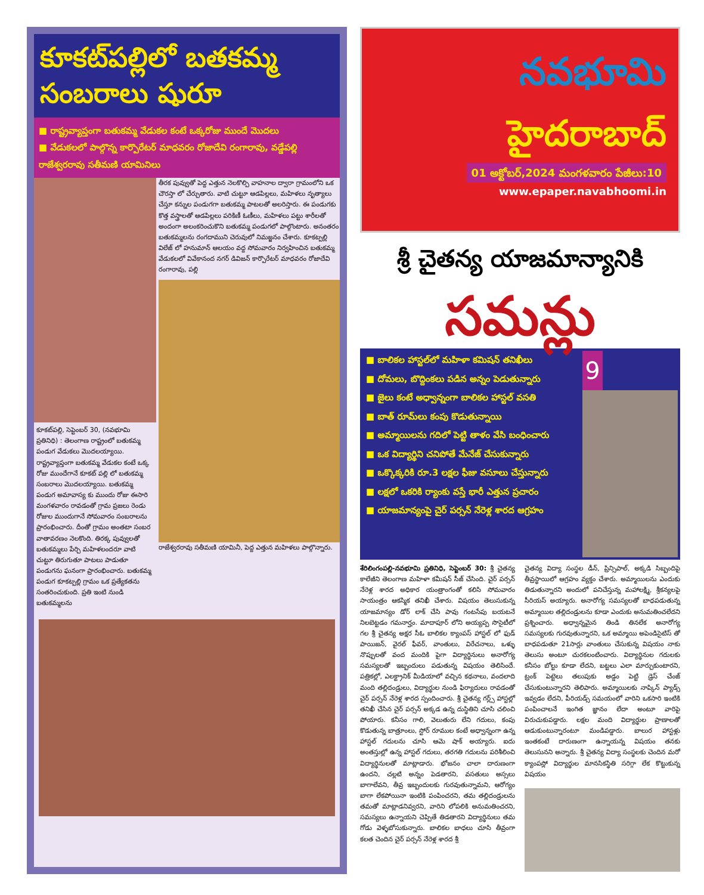కూకట్‌పల్లిలో బతకమ్మ సంబరాలు షురూ
■ రాష్ట్రవ్యాప్తంగా బతుకమ్మ వేడుకల కంటే ఒక్కరోజు ముందే మొదలు
■ వేడుకలలో పాల్గొన్న కార్పొరేటర్ మాధవరం రోజాదేవి రంగారావు, వడ్డేపల్లి రాజేశ్వరరావు సతీమణి యామినిలు
కూకట్‌పల్లి, సెప్టెంబర్ 30, (నవభూమి ప్రతినిధి) : తెలంగాణ రాష్ట్రంలో బతుకమ్మ పండుగ వేడుకలు మొదలయ్యాయి. రాష్ట్రవ్యాప్తంగా బతుకమ్మ వేడుకల కంటే ఒక్క రోజు ముందేగానే కూకట్ పల్లి లో బతుకమ్మ సంబరాలు మొదలయ్యాయి. బతుకమ్మ పండుగ అమావాస్య కు ముందు రోజు ఈసారి మంగళవారం రావడంతో గ్రామ ప్రజలు రెండు రోజుల ముందుగానే సోమవారం సంబరాలను ప్రారంభించారు. దీంతో గ్రామం అంతటా సంబర వాతావరణం నెలకొంది. తిరక్క పువ్వులతో బతుకమ్మలు పేర్చి మహిళలందరూ వాటి చుట్టూ తిరుగుతూ పాటలు పాడుతూ పండుగను ఘనంగా ప్రారంభించారు. బతుకమ్మ పండుగ కూకట్పల్లి గ్రామం ఒక ప్రత్యేకతను సంతరించుకుంది. ప్రతి ఇంటి నుండి బతుకమ్మలను
తీరక పువ్వుతో పెద్ద ఎత్తున నెలకొల్పి వాహనాల ద్వారా గ్రామంలోని ఒక చౌరస్తా లో చేర్చుతారు. వాటి చుట్టూ ఆడపిల్లలు, మహిళలు నృత్యాలు చేస్తూ కన్నుల పండుగగా బతుకమ్మ పాటలతో అలరిస్తారు. ఈ పండుగకు కొత్త వస్త్రాలతో ఆడపిల్లలు పరికిణీ ఓణీలు, మహిళలు పట్టు శారీలతో అందంగా అలంకరించుకొని బతుకమ్మ పండుగలో పాల్గొంటారు. అనంతరం బతుకమ్మలను రంగదాముని చెరువులో నిమజ్జనం చేశారు. కూకట్పల్లి విలేజ్ లో హనుమాన్ ఆలయం వద్ద సోమవారం నిర్వహించిన బతుకమ్మ వేడుకలలో వివేకానంద నగర్ డివిజన్ కార్పొరేటర్ మాధవరం రోజాదేవి రంగారావు, పల్లి
రాజేశ్వరరావు సతీమణి యామినీ, పెద్ద ఎత్తున మహిళలు పాల్గొన్నారు.
నవభూమి
హైదరాబాద్
01 అక్టోబర్,2024 మంగళవారం పేజీలు:10
www.epaper.navabhoomi.in
శ్రీ చైతన్య యాజమాన్యానికి
సమన్లు
■ బాలికల హాస్టల్‌లో మహిళా కమిషన్ తనిఖీలు
■ దోమలు, బొద్దింకలు పడిన అన్నం పెడుతున్నారు
■ జైలు కంటే అధ్వాన్నంగా బాలికల హాస్టల్ వసతి
■ బాత్ రూమ్‌లు కంపు కొడుతున్నాయి
■ అమ్మాయిలను గదిలో పెట్టి తాళం వేసి బంధించారు
■ ఒక విద్యార్థిని చనిపోతే మేనేజ్ చేసుకున్నారు
■ ఒక్కొక్కరికి రూ.3 లక్షల ఫీజు వసూలు చేస్తున్నారు
■ లక్షలో ఒకరికి ర్యాంకు వస్తే భారీ ఎత్తున ప్రచారం
■ యాజమాన్యంపై చైర్ పర్సన్ నేరెళ్ల శారద ఆగ్రహం
9
శేరిలింగంపల్లి-నవభూమి ప్రతినిధి, సెప్టెంబర్ 30: శ్రీ చైతన్య కాలేజీని తెలంగాణ మహిళా కమీషన్ సీజ్ చేసింది. చైర్ పర్సన్ నేరెళ్ల శారద అధికార యంత్రాంగంతో కలిసి సోమవారం సాయంత్రం ఆకస్మిక తనిఖీ చేశారు. విషయం తెలుసుకున్న యాజమాన్యం డోర్ లాక్ చేసి పావు గంటసేపు బయటనే నిలబెట్టడం గమనార్హం. మాదాపూర్ లోని అయ్యప్ప సొసైటీలో గల శ్రీ చైతన్య అక్షర సీఓ బాలికల క్యాంపస్ హాస్టల్ లో ఫుడ్ పాయిజన్, వైరల్ ఫీవర్, వాంతులు, విరేచనాలు, ఒళ్ళు నొప్పులతో వంద మందికి పైగా విద్యార్థినులు అనారోగ్య సమస్యలతో ఇబ్బందులు పడుతున్న విషయం తెలిసిందే. పత్రికల్లో, ఎలక్ట్రానిక్ మీడియాలో వచ్చిన కథనాలు, వందలాది మంది తల్లిదండ్రులు, విద్యార్థుల నుండి ఫిర్యాదులు రావడంతో చైర్ పర్సన్ నేరెళ్ల శారద స్పందించారు. శ్రీ చైతన్య గర్ల్స్ హాస్టల్లో తనిఖీ చేసిన చైర్ పర్సన్ అక్కడ ఉన్న దుస్థితిని చూసి చలించి పోయారు. కనీసం గాలి, వెలుతురు లేని గదులు, కంపు కొడుతున్న బాత్రూంలు, స్టోర్ రూముల కంటే అధ్వాన్నంగా ఉన్న హాస్టల్ గదులను చూసి ఆమె షాక్ అయ్యారు. ఐదు అంతస్తుల్లో ఉన్న హాస్టల్ గదులు, తరగతి గదులను పరిశీలించి విద్యార్థినులతో మాట్లాడారు. భోజనం చాలా దారుణంగా ఉందని, చల్లటి అన్నం పెడతారని, వసతులు అస్సలు బాగాలేవని, తీవ్ర ఇబ్బందులకు గురవుతున్నామని, ఆరోగ్యం బాగా లేకపోయినా ఇంటికి పంపించరని, తమ తల్లిదండ్రులను తమతో మాట్లాడనివ్వరని, వారిని లోపలికి అనుమతించరని, సమస్యలు ఉన్నాయని చెప్పితే తిడతారని విద్యార్థినులు తమ గోడు వెళ్ళబోసుకున్నారు. బాలికల బాధలు చూసి తీవ్రంగా కలత చెందిన చైర్ పర్సన్ నేరెళ్ల శారద శ్రీ
చైతన్య విద్యా సంస్థల డీన్, ప్రిన్సిపాల్, అక్కడి సిబ్బందిపై తీవ్రస్థాయిలో ఆగ్రహం వ్యక్తం చేశారు. అమ్మాయిలను ఎందుకు తిడుతున్నారని అందులో పనిచేస్తున్న మహాలక్ష్మి, శ్రీకన్యలపై సీరియస్ అయ్యారు. అనారోగ్య సమస్యలతో బాధపడుతున్న అమ్మాయిల తల్లిదండ్రులను కూడా ఎందుకు అనుమతించలేదని ప్రశ్నించారు. అధ్వాన్నమైన తిండి తినలేక అనారోగ్య సమస్యలకు గురవుతున్నారని, ఒక అమ్మాయి అపెండిసైటిస్ తో బాధపడుతూ 21సార్లు వాంతులు చేసుకున్న విషయం నాకు తెలుసు అంటూ చురకలంటించారు. విద్యార్థినుల గదులకు కనీసం బోల్టు కూడా లేదని, బట్టలు ఎలా మార్చుకుంటారని, ట్రంక్ పెట్టెలు తలుపుకు అడ్డం పెట్టి డ్రెస్ చేంజ్ చేసుకుంటున్నారని తెలిపారు. అమ్మాయిలకు నాప్కిన్ ప్యాడ్స్ ఇవ్వడం లేదని, పీరియడ్స్ సమయంలో వారిని ఒకసారి ఇంటికి పంపించాలనే ఇంగిత జ్ఞానం లేదా అంటూ వారిపై విరుచుకుపడ్డారు. లక్షల మంది విద్యార్థుల ప్రాణాలతో ఆడుకుంటున్నారంటూ మండిపడ్డారు. బాలుర హాస్టళ్లు ఇంతకంటే దారుణంగా ఉన్నాయన్న విషయం తనకు తెలుసునని అన్నారు. శ్రీ చైతన్య విద్యా సంస్థలకు చెందిన మరో క్యాంపస్లో విద్యార్థుల మానసికస్థితి సరిగ్గా లేక కొట్టుకున్న విషయం